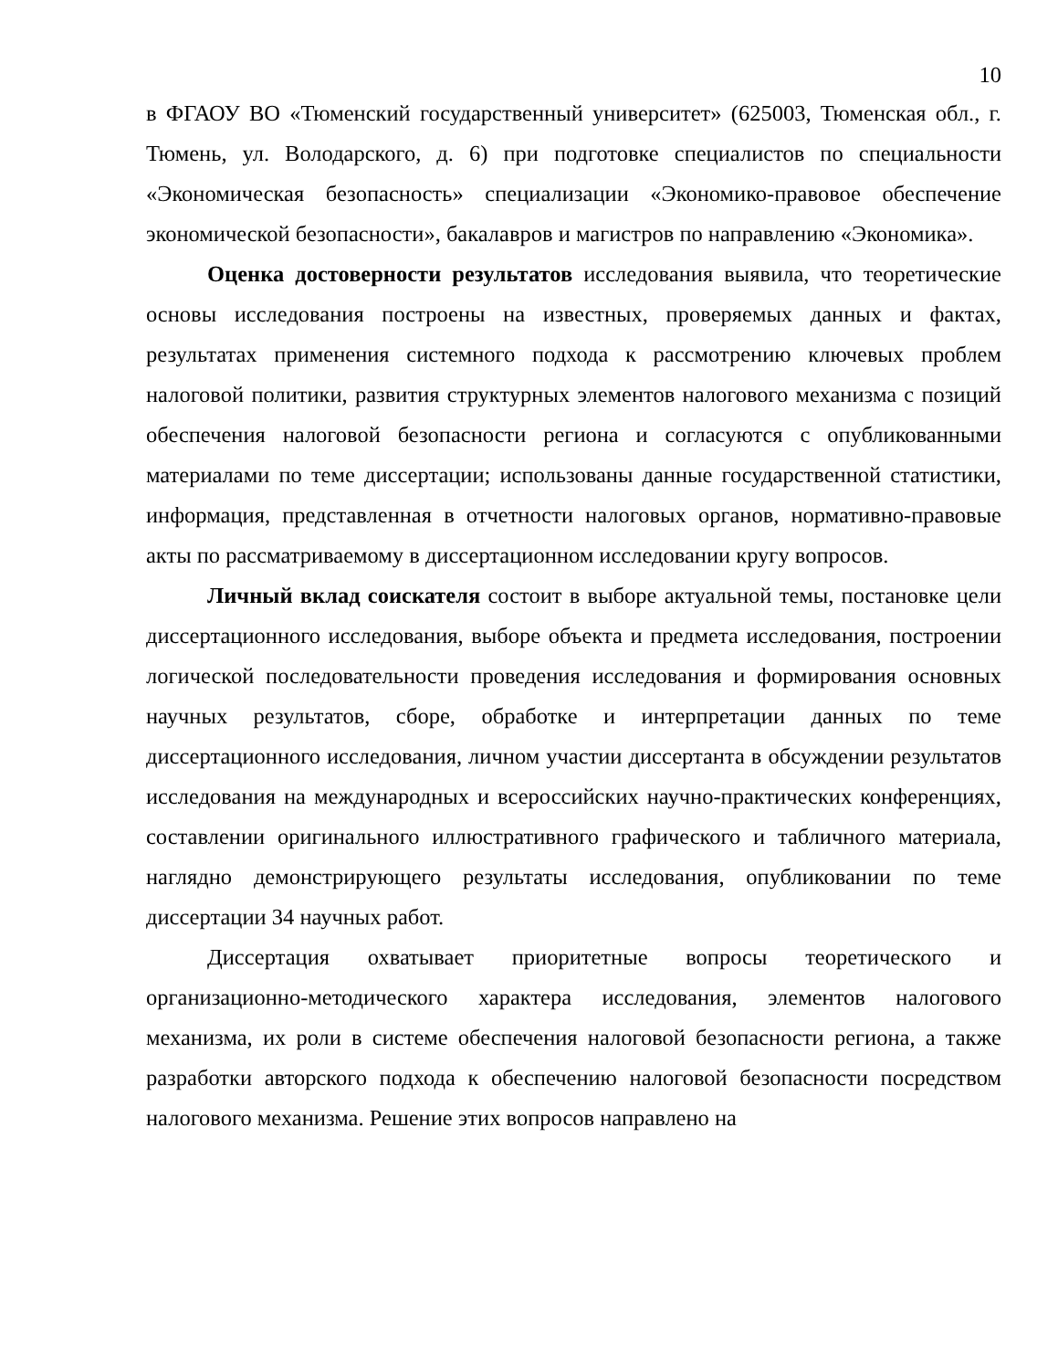10
в ФГАОУ ВО «Тюменский государственный университет» (625003, Тюменская обл., г. Тюмень, ул. Володарского, д. 6) при подготовке специалистов по специальности «Экономическая безопасность» специализации «Экономико-правовое обеспечение экономической безопасности», бакалавров и магистров по направлению «Экономика».
Оценка достоверности результатов исследования выявила, что теоретические основы исследования построены на известных, проверяемых данных и фактах, результатах применения системного подхода к рассмотрению ключевых проблем налоговой политики, развития структурных элементов налогового механизма с позиций обеспечения налоговой безопасности региона и согласуются с опубликованными материалами по теме диссертации; использованы данные государственной статистики, информация, представленная в отчетности налоговых органов, нормативно-правовые акты по рассматриваемому в диссертационном исследовании кругу вопросов.
Личный вклад соискателя состоит в выборе актуальной темы, постановке цели диссертационного исследования, выборе объекта и предмета исследования, построении логической последовательности проведения исследования и формирования основных научных результатов, сборе, обработке и интерпретации данных по теме диссертационного исследования, личном участии диссертанта в обсуждении результатов исследования на международных и всероссийских научно-практических конференциях, составлении оригинального иллюстративного графического и табличного материала, наглядно демонстрирующего результаты исследования, опубликовании по теме диссертации 34 научных работ.
Диссертация охватывает приоритетные вопросы теоретического и организационно-методического характера исследования, элементов налогового механизма, их роли в системе обеспечения налоговой безопасности региона, а также разработки авторского подхода к обеспечению налоговой безопасности посредством налогового механизма. Решение этих вопросов направлено на